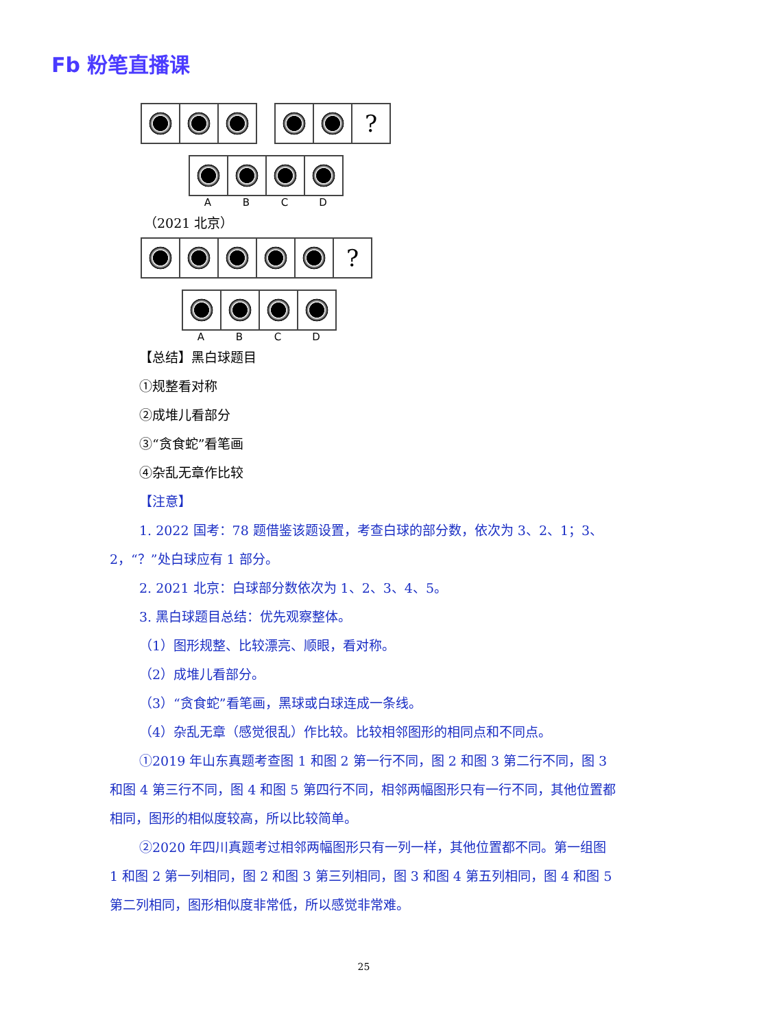Fb 粉笔直播课
?
ABCD
（2021 北京）
?
ABCD
【总结】黑白球题目
①规整看对称
②成堆儿看部分
③“贪食蛇”看笔画
④杂乱无章作比较
【注意】
1. 2022 国考：78 题借鉴该题设置，考查白球的部分数，依次为 3、2、1；3、2，“？”处白球应有 1 部分。
2. 2021 北京：白球部分数依次为 1、2、3、4、5。
3. 黑白球题目总结：优先观察整体。
（1）图形规整、比较漂亮、顺眼，看对称。
（2）成堆儿看部分。
（3）“贪食蛇”看笔画，黑球或白球连成一条线。
（4）杂乱无章（感觉很乱）作比较。比较相邻图形的相同点和不同点。
①2019 年山东真题考查图 1 和图 2 第一行不同，图 2 和图 3 第二行不同，图 3 和图 4 第三行不同，图 4 和图 5 第四行不同，相邻两幅图形只有一行不同，其他位置都相同，图形的相似度较高，所以比较简单。
②2020 年四川真题考过相邻两幅图形只有一列一样，其他位置都不同。第一组图 1 和图 2 第一列相同，图 2 和图 3 第三列相同，图 3 和图 4 第五列相同，图 4 和图 5 第二列相同，图形相似度非常低，所以感觉非常难。
25